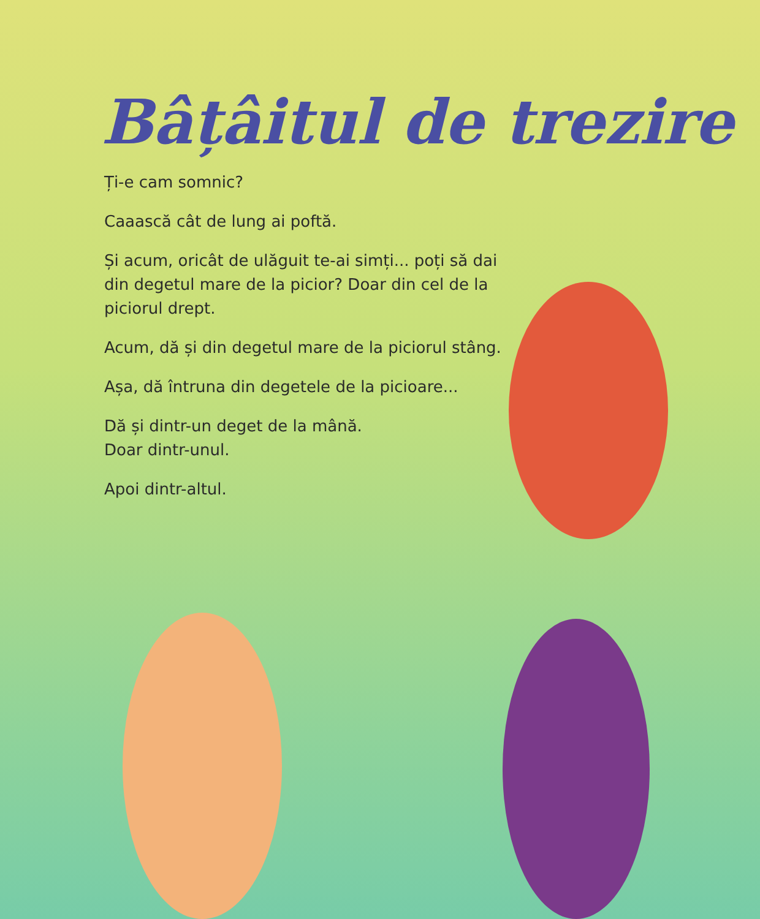Bâțâitul de trezire
Ți-e cam somnic?
Caaască cât de lung ai poftă.
Și acum, oricât de ulăguit te-ai simți... poți să dai din degetul mare de la picior? Doar din cel de la piciorul drept.
Acum, dă și din degetul mare de la piciorul stâng.
Așa, dă întruna din degetele de la picioare...
Dă și dintr-un deget de la mână.
Doar dintr-unul.
Apoi dintr-altul.